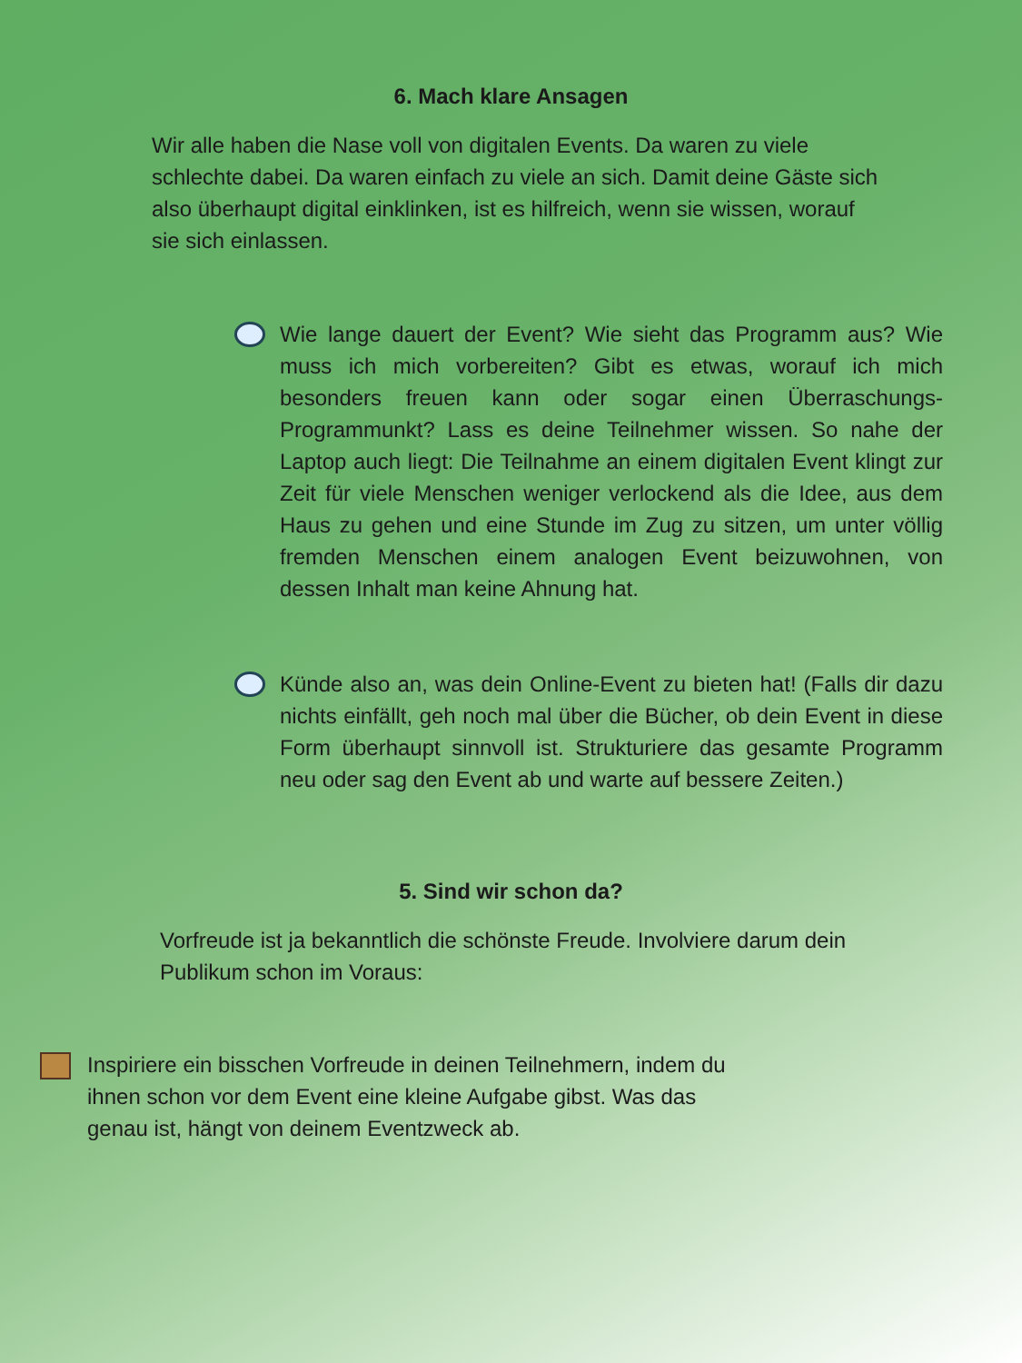6. Mach klare Ansagen
Wir alle haben die Nase voll von digitalen Events. Da waren zu viele schlechte dabei. Da waren einfach zu viele an sich. Damit deine Gäste sich also überhaupt digital einklinken, ist es hilfreich, wenn sie wissen, worauf sie sich einlassen.
Wie lange dauert der Event? Wie sieht das Programm aus? Wie muss ich mich vorbereiten? Gibt es etwas, worauf ich mich besonders freuen kann oder sogar einen Überraschungs-Programmunkt? Lass es deine Teilnehmer wissen. So nahe der Laptop auch liegt: Die Teilnahme an einem digitalen Event klingt zur Zeit für viele Menschen weniger verlockend als die Idee, aus dem Haus zu gehen und eine Stunde im Zug zu sitzen, um unter völlig fremden Menschen einem analogen Event beizuwohnen, von dessen Inhalt man keine Ahnung hat.
Künde also an, was dein Online-Event zu bieten hat! (Falls dir dazu nichts einfällt, geh noch mal über die Bücher, ob dein Event in diese Form überhaupt sinnvoll ist. Strukturiere das gesamte Programm neu oder sag den Event ab und warte auf bessere Zeiten.)
5. Sind wir schon da?
Vorfreude ist ja bekanntlich die schönste Freude. Involviere darum dein Publikum schon im Voraus:
Inspiriere ein bisschen Vorfreude in deinen Teilnehmern, indem du ihnen schon vor dem Event eine kleine Aufgabe gibst. Was das genau ist, hängt von deinem Eventzweck ab.